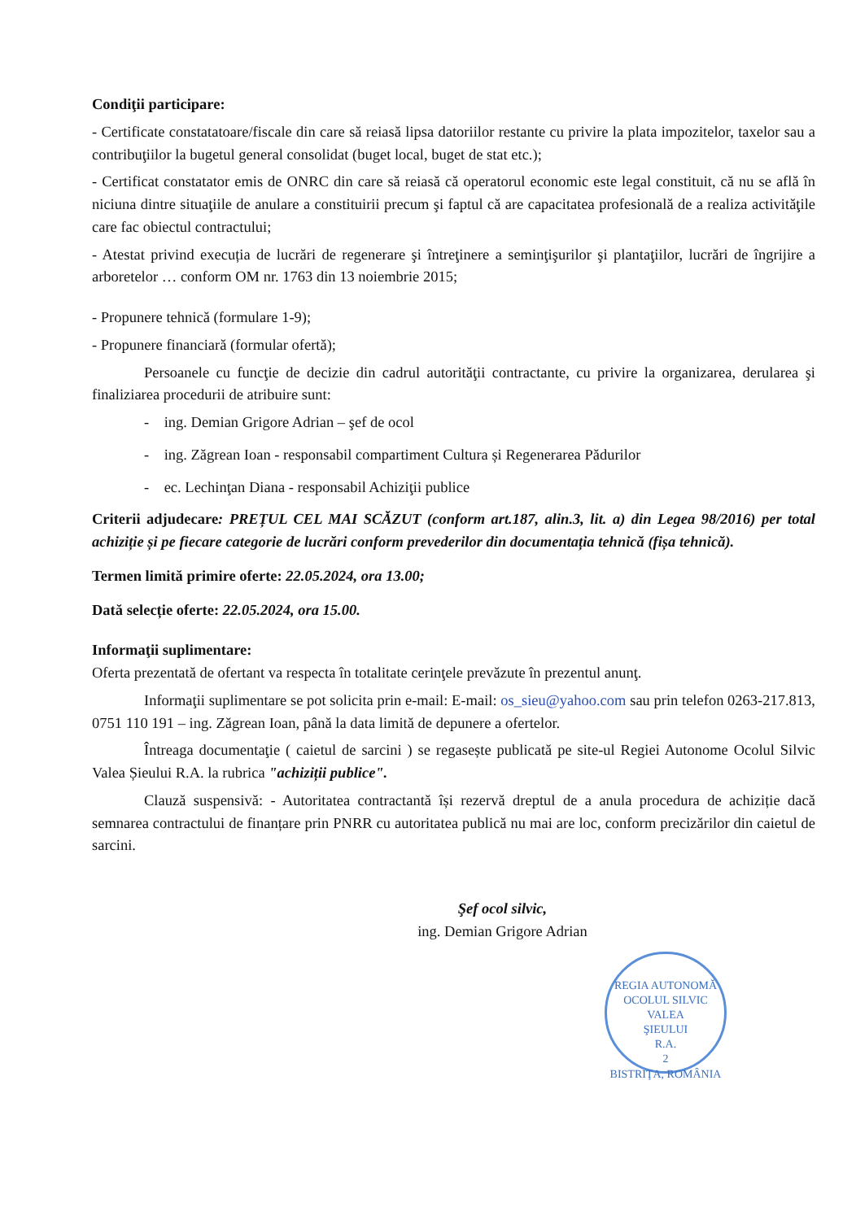Condiţii participare:
- Certificate constatatoare/fiscale din care să reiasă lipsa datoriilor restante cu privire la plata impozitelor, taxelor sau a contribuţiilor la bugetul general consolidat (buget local, buget de stat etc.);
- Certificat constatator emis de ONRC din care să reiasă că operatorul economic este legal constituit, că nu se află în niciuna dintre situaţiile de anulare a constituirii precum şi faptul că are capacitatea profesională de a realiza activităţile care fac obiectul contractului;
- Atestat privind execuția de lucrări de regenerare şi întreţinere a seminţişurilor şi plantaţiilor, lucrări de îngrijire a arboretelor … conform OM nr. 1763 din 13 noiembrie 2015;
- Propunere tehnică (formulare 1-9);
- Propunere financiară (formular ofertă);
Persoanele cu funcţie de decizie din cadrul autorităţii contractante, cu privire la organizarea, derularea şi finaliziarea procedurii de atribuire sunt:
- ing. Demian Grigore Adrian – şef de ocol
- ing. Zăgrean Ioan - responsabil compartiment Cultura și Regenerarea Pădurilor
- ec. Lechinţan Diana - responsabil Achiziţii publice
Criterii adjudecare: PREȚUL CEL MAI SCĂZUT (conform art.187, alin.3, lit. a) din Legea 98/2016) per total achiziție și pe fiecare categorie de lucrări conform prevederilor din documentația tehnică (fișa tehnică).
Termen limită primire oferte: 22.05.2024, ora 13.00;
Dată selecție oferte: 22.05.2024, ora 15.00.
Informaţii suplimentare:
Oferta prezentată de ofertant va respecta în totalitate cerinţele prevăzute în prezentul anunţ.
Informaţii suplimentare se pot solicita prin e-mail: E-mail: os_sieu@yahoo.com sau prin telefon 0263-217.813, 0751 110 191 – ing. Zăgrean Ioan, până la data limită de depunere a ofertelor.
Întreaga documentaţie ( caietul de sarcini ) se regasește publicată pe site-ul Regiei Autonome Ocolul Silvic Valea Șieului R.A. la rubrica "achiziții publice".
Clauză suspensivă: - Autoritatea contractantă își rezervă dreptul de a anula procedura de achiziție dacă semnarea contractului de finanțare prin PNRR cu autoritatea publică nu mai are loc, conform precizărilor din caietul de sarcini.
Şef ocol silvic,
ing. Demian Grigore Adrian
REGIA AUTONOMĂ OCOLUL SILVIC
VALEA
ŞIEULUI
R.A.
2
BISTRIŢA, ROMÂNIA